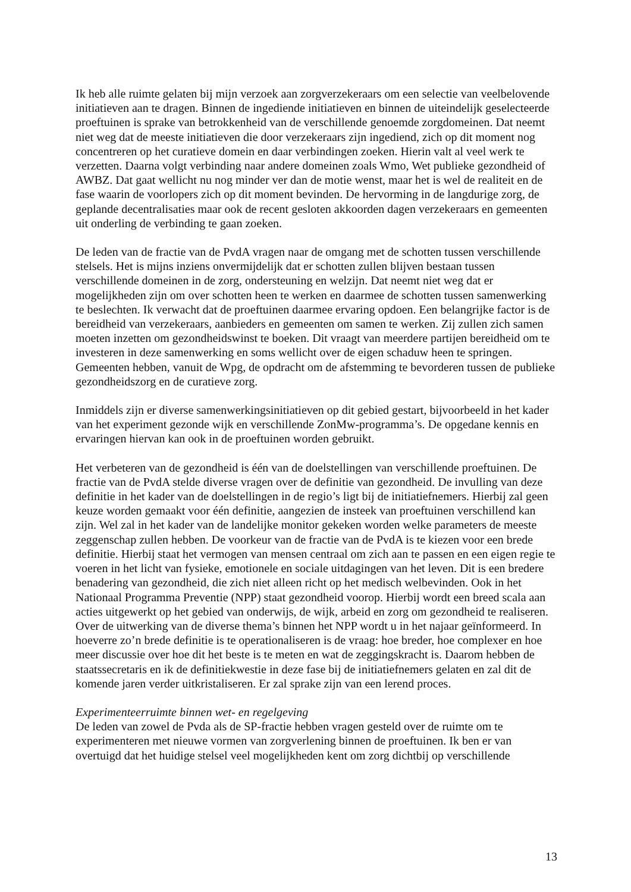Ik heb alle ruimte gelaten bij mijn verzoek aan zorgverzekeraars om een selectie van veelbelovende initiatieven aan te dragen. Binnen de ingediende initiatieven en binnen de uiteindelijk geselecteerde proeftuinen is sprake van betrokkenheid van de verschillende genoemde zorgdomeinen. Dat neemt niet weg dat de meeste initiatieven die door verzekeraars zijn ingediend, zich op dit moment nog concentreren op het curatieve domein en daar verbindingen zoeken. Hierin valt al veel werk te verzetten. Daarna volgt verbinding naar andere domeinen zoals Wmo, Wet publieke gezondheid of AWBZ. Dat gaat wellicht nu nog minder ver dan de motie wenst, maar het is wel de realiteit en de fase waarin de voorlopers zich op dit moment bevinden. De hervorming in de langdurige zorg, de geplande decentralisaties maar ook de recent gesloten akkoorden dagen verzekeraars en gemeenten uit onderling de verbinding te gaan zoeken.
De leden van de fractie van de PvdA vragen naar de omgang met de schotten tussen verschillende stelsels. Het is mijns inziens onvermijdelijk dat er schotten zullen blijven bestaan tussen verschillende domeinen in de zorg, ondersteuning en welzijn. Dat neemt niet weg dat er mogelijkheden zijn om over schotten heen te werken en daarmee de schotten tussen samenwerking te beslechten. Ik verwacht dat de proeftuinen daarmee ervaring opdoen. Een belangrijke factor is de bereidheid van verzekeraars, aanbieders en gemeenten om samen te werken. Zij zullen zich samen moeten inzetten om gezondheidswinst te boeken. Dit vraagt van meerdere partijen bereidheid om te investeren in deze samenwerking en soms wellicht over de eigen schaduw heen te springen. Gemeenten hebben, vanuit de Wpg, de opdracht om de afstemming te bevorderen tussen de publieke gezondheidszorg en de curatieve zorg.
Inmiddels zijn er diverse samenwerkingsinitiatieven op dit gebied gestart, bijvoorbeeld in het kader van het experiment gezonde wijk en verschillende ZonMw-programma’s. De opgedane kennis en ervaringen hiervan kan ook in de proeftuinen worden gebruikt.
Het verbeteren van de gezondheid is één van de doelstellingen van verschillende proeftuinen. De fractie van de PvdA stelde diverse vragen over de definitie van gezondheid. De invulling van deze definitie in het kader van de doelstellingen in de regio’s ligt bij de initiatiefnemers. Hierbij zal geen keuze worden gemaakt voor één definitie, aangezien de insteek van proeftuinen verschillend kan zijn. Wel zal in het kader van de landelijke monitor gekeken worden welke parameters de meeste zeggenschap zullen hebben. De voorkeur van de fractie van de PvdA is te kiezen voor een brede definitie. Hierbij staat het vermogen van mensen centraal om zich aan te passen en een eigen regie te voeren in het licht van fysieke, emotionele en sociale uitdagingen van het leven. Dit is een bredere benadering van gezondheid, die zich niet alleen richt op het medisch welbevinden. Ook in het Nationaal Programma Preventie (NPP) staat gezondheid voorop. Hierbij wordt een breed scala aan acties uitgewerkt op het gebied van onderwijs, de wijk, arbeid en zorg om gezondheid te realiseren. Over de uitwerking van de diverse thema’s binnen het NPP wordt u in het najaar geïnformeerd. In hoeverre zo’n brede definitie is te operationaliseren is de vraag: hoe breder, hoe complexer en hoe meer discussie over hoe dit het beste is te meten en wat de zeggingskracht is. Daarom hebben de staatssecretaris en ik de definitiekwestie in deze fase bij de initiatiefnemers gelaten en zal dit de komende jaren verder uitkristaliseren. Er zal sprake zijn van een lerend proces.
Experimenteerruimte binnen wet- en regelgeving
De leden van zowel de Pvda als de SP-fractie hebben vragen gesteld over de ruimte om te experimenteren met nieuwe vormen van zorgverlening binnen de proeftuinen. Ik ben er van overtuigd dat het huidige stelsel veel mogelijkheden kent om zorg dichtbij op verschillende
13